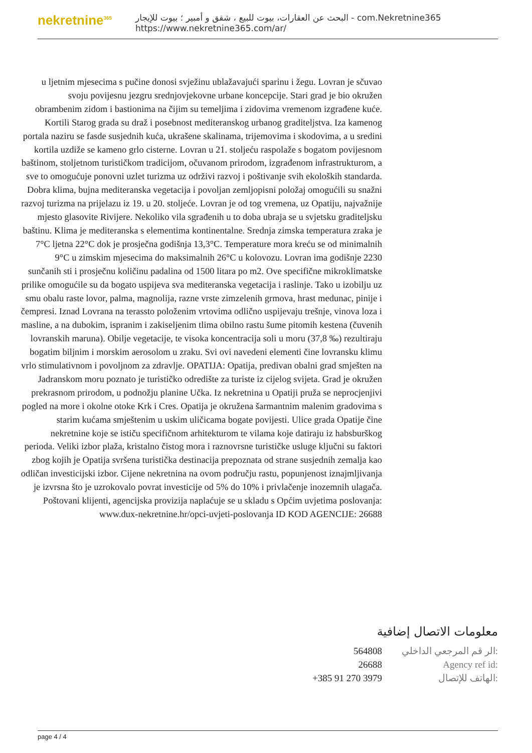nekretnine<sup>365</sup>
البحث عن العقارات، بيوت للبيع ، شقق و أمبير ؛ بيوت للإيجار - com.Nekretnine365
https://www.nekretnine365.com/ar/
u ljetnim mjesecima s pučine donosi svježinu ublažavajući sparinu i žegu. Lovran je sčuvao svoju povijesnu jezgru srednjovjekovne urbane koncepcije. Stari grad je bio okružen obrambenim zidom i bastionima na čijim su temeljima i zidovima vremenom izgrađene kuće. Kortili Starog grada su draž i posebnost mediteranskog urbanog graditeljstva. Iza kamenog portala naziru se fasde susjednih kuća, ukrašene skalinama, trijemovima i skodovima, a u sredini kortila uzdiže se kameno grlo cisterne. Lovran u 21. stoljeću raspolaže s bogatom povijesnom baštinom, stoljetnom turističkom tradicijom, očuvanom prirodom, izgrađenom infrastrukturom, a sve to omogućuje ponovni uzlet turizma uz održivi razvoj i poštivanje svih ekoloških standarda. Dobra klima, bujna mediteranska vegetacija i povoljan zemljopisni položaj omogućili su snažni razvoj turizma na prijelazu iz 19. u 20. stoljeće. Lovran je od tog vremena, uz Opatiju, najvažnije mjesto glasovite Rivijere. Nekoliko vila sgrađenih u to doba ubraja se u svjetsku graditeljsku baštinu. Klima je mediteranska s elementima kontinentalne. Srednja zimska temperatura zraka je 7°C ljetna 22°C dok je prosječna godišnja 13,3°C. Temperature mora kreću se od minimalnih 9°C u zimskim mjesecima do maksimalnih 26°C u kolovozu. Lovran ima godišnje 2230 sunčanih sti i prosječnu količinu padalina od 1500 litara po m2. Ove specifične mikroklimatske prilike omogućile su da bogato uspijeva sva mediteranska vegetacija i raslinje. Tako u izobilju uz smu obalu raste lovor, palma, magnolija, razne vrste zimzelenih grmova, hrast medunac, pinije i čempresi. Iznad Lovrana na terassto položenim vrtovima odlično uspijevaju trešnje, vinova loza i masline, a na dubokim, ispranim i zakiseljenim tlima obilno rastu šume pitomih kestena (čuvenih lovranskih maruna). Obilje vegetacije, te visoka koncentracija soli u moru (37,8 ‰) rezultiraju bogatim biljnim i morskim aerosolom u zraku. Svi ovi navedeni elementi čine lovransku klimu vrlo stimulativnom i povoljnom za zdravlje. OPATIJA: Opatija, predivan obalni grad smješten na Jadranskom moru poznato je turističko odredište za turiste iz cijelog svijeta. Grad je okružen prekrasnom prirodom, u podnožju planine Učka. Iz nekretnina u Opatiji pruža se neprocjenjivi pogled na more i okolne otoke Krk i Cres. Opatija je okružena šarmantnim malenim gradovima s starim kućama smještenim u uskim uličicama bogate povijesti. Ulice grada Opatije čine nekretnine koje se ističu specifičnom arhitekturom te vilama koje datiraju iz habsburškog perioda. Veliki izbor plaža, kristalno čistog mora i raznovrsne turističke usluge ključni su faktori zbog kojih je Opatija svršena turistička destinacija prepoznata od strane susjednih zemalja kao odličan investicijski izbor. Cijene nekretnina na ovom području rastu, popunjenost iznajmljivanja je izvrsna što je uzrokovalo povrat investicije od 5% do 10% i privlačenje inozemnih ulagača. Poštovani klijenti, agencijska provizija naplaćuje se u skladu s Općim uvjetima poslovanja: www.dux-nekretnine.hr/opci-uvjeti-poslovanja ID KOD AGENCIJE: 26688
معلومات الاتصال إضافية
| 564808 | الر قم المرجعي الداخلي: |
| 26688 | Agency ref id: |
| +385 91 270 3979 | الهاتف للإتصال: |
page 4 / 4